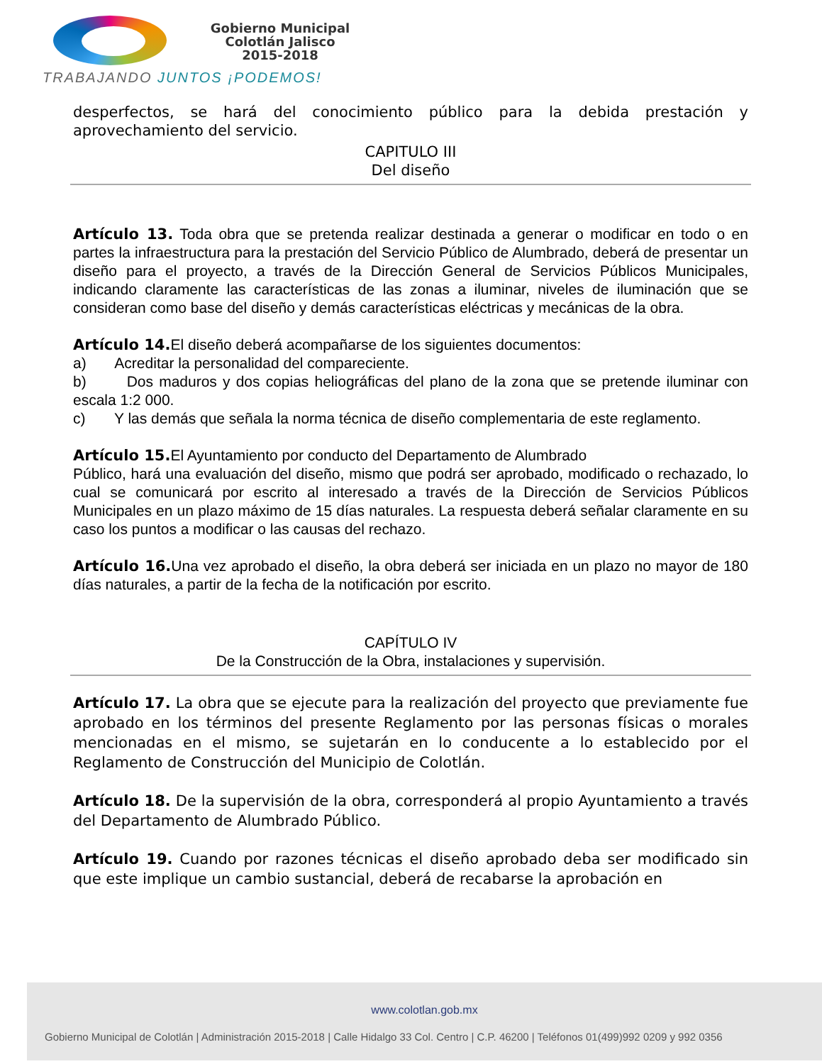Gobierno Municipal
Colotlán Jalisco
2015-2018
TRABAJANDO JUNTOS ¡PODEMOS!
desperfectos, se hará del conocimiento público para la debida prestación y aprovechamiento del servicio.
CAPITULO III
Del diseño
Artículo 13. Toda obra que se pretenda realizar destinada a generar o modificar en todo o en partes la infraestructura para la prestación del Servicio Público de Alumbrado, deberá de presentar un diseño para el proyecto, a través de la Dirección General de Servicios Públicos Municipales, indicando claramente las características de las zonas a iluminar, niveles de iluminación que se consideran como base del diseño y demás características eléctricas y mecánicas de la obra.
Artículo 14. El diseño deberá acompañarse de los siguientes documentos:
a) Acreditar la personalidad del compareciente.
b) Dos maduros y dos copias heliográficas del plano de la zona que se pretende iluminar con escala 1:2 000.
c) Y las demás que señala la norma técnica de diseño complementaria de este reglamento.
Artículo 15. El Ayuntamiento por conducto del Departamento de Alumbrado
Público, hará una evaluación del diseño, mismo que podrá ser aprobado, modificado o rechazado, lo cual se comunicará por escrito al interesado a través de la Dirección de Servicios Públicos Municipales en un plazo máximo de 15 días naturales. La respuesta deberá señalar claramente en su caso los puntos a modificar o las causas del rechazo.
Artículo 16. Una vez aprobado el diseño, la obra deberá ser iniciada en un plazo no mayor de 180 días naturales, a partir de la fecha de la notificación por escrito.
CAPÍTULO IV
De la Construcción de la Obra, instalaciones y supervisión.
Artículo 17. La obra que se ejecute para la realización del proyecto que previamente fue aprobado en los términos del presente Reglamento por las personas físicas o morales mencionadas en el mismo, se sujetarán en lo conducente a lo establecido por el Reglamento de Construcción del Municipio de Colotlán.
Artículo 18. De la supervisión de la obra, corresponderá al propio Ayuntamiento a través del Departamento de Alumbrado Público.
Artículo 19. Cuando por razones técnicas el diseño aprobado deba ser modificado sin que este implique un cambio sustancial, deberá de recabarse la aprobación en
www.colotlan.gob.mx
Gobierno Municipal de Colotlán | Administración 2015-2018 | Calle Hidalgo 33 Col. Centro | C.P. 46200 | Teléfonos 01(499)992 0209 y 992 0356